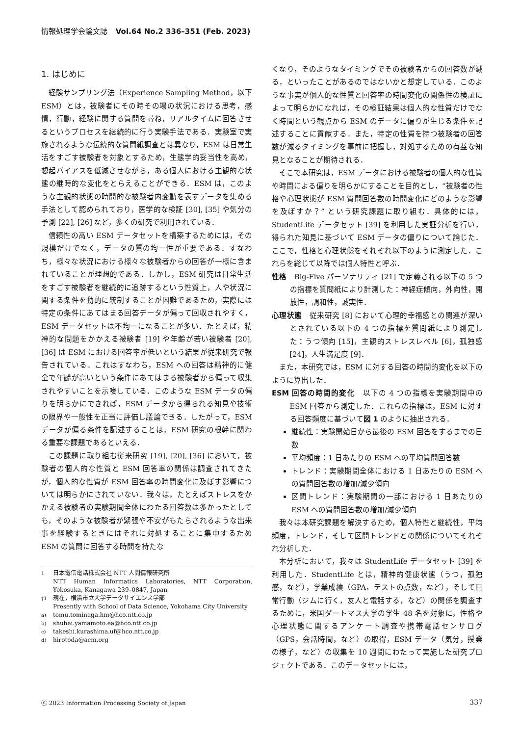情報処理学会論文誌 Vol.64 No.2 336–351 (Feb. 2023)
1. はじめに
経験サンプリング法（Experience Sampling Method，以下 ESM）とは，被験者にその時その場の状況における思考，感情，行動，経験に関する質問を尋ね，リアルタイムに回答させるというプロセスを継続的に行う実験手法である．実験室で実施されるような伝統的な質問紙調査とは異なり，ESM は日常生活をすごす被験者を対象とするため，生態学的妥当性を高め，想起バイアスを低減させながら，ある個人における主観的な状態の継時的な変化をとらえることができる．ESM は，このような主観的状態の時間的な被験者内変動を表すデータを集める手法として認められており，医学的な検証 [30], [35] や気分の予測 [22], [26] など，多くの研究で利用されている．
信頼性の高い ESM データセットを構築するためには，その規模だけでなく，データの質の均一性が重要である．すなわち，様々な状況における様々な被験者からの回答が一様に含まれていることが理想的である．しかし，ESM 研究は日常生活をすごす被験者を継続的に追跡するという性質上，人や状況に関する条件を動的に統制することが困難であるため，実際には特定の条件にあてはまる回答データが偏って回収されやすく，ESM データセットは不均一になることが多い．たとえば，精神的な問題をかかえる被験者 [19] や年齢が若い被験者 [20], [36] は ESM における回答率が低いという結果が従来研究で報告されている．これはすなわち，ESM への回答は精神的に健全で年齢が高いという条件にあてはまる被験者から偏って収集されやすいことを示唆している．このような ESM データの偏りを明らかにできれば，ESM データから得られる知見や技術の限界や一般性を正当に評価し議論できる．したがって，ESM データが偏る条件を記述することは，ESM 研究の根幹に関わる重要な課題であるといえる．
この課題に取り組む従来研究 [19], [20], [36] において，被験者の個人的な性質と ESM 回答率の関係は調査されてきたが，個人的な性質が ESM 回答率の時間変化に及ぼす影響については明らかにされていない．我々は，たとえばストレスをかかえる被験者の実験期間全体にわたる回答数は多かったとしても，そのような被験者が緊張や不安がもたらされるような出来事を経験するときにはそれに対処することに集中するため ESM の質問に回答する時間を持たな
1
日本電信電話株式会社 NTT 人間情報研究所
NTT Human Informatics Laboratories, NTT Corporation, Yokosuka, Kanagawa 239–0847, Japan
†1
現在，横浜市立大学データサイエンス学部
Presently with School of Data Science, Yokohama City University
a)
tomu.tominaga.hm@hco.ntt.co.jp
b)
shuhei.yamamoto.ea@hco.ntt.co.jp
c)
takeshi.kurashima.uf@hco.ntt.co.jp
d)
hirotoda@acm.org
くなり，そのようなタイミングでその被験者からの回答数が減る，といったことがあるのではないかと想定している．このような事実が個人的な性質と回答率の時間変化の関係性の検証によって明らかになれば，その検証結果は個人的な性質だけでなく時間という観点から ESM のデータに偏りが生じる条件を記述することに貢献する．また，特定の性質を持つ被験者の回答数が減るタイミングを事前に把握し，対処するための有益な知見となることが期待される．
そこで本研究は，ESM データにおける被験者の個人的な性質や時間による偏りを明らかにすることを目的とし，“被験者の性格や心理状態が ESM 質問回答数の時間変化にどのような影響を及ぼすか？” という研究課題に取り組む．具体的には，StudentLife データセット [39] を利用した実証分析を行い，得られた知見に基づいて ESM データの偏りについて論じた．ここで，性格と心理状態をそれぞれ以下のように測定した．これらを総じて以降では個人特性と呼ぶ．
性格　Big-Five パーソナリティ [21] で定義される以下の 5 つの指標を質問紙により計測した：神経症傾向，外向性，開放性，調和性，誠実性．
心理状態　従来研究 [8] において心理的幸福感との関連が深いとされている以下の 4 つの指標を質問紙により測定した：うつ傾向 [15]，主観的ストレスレベル [6]，孤独感 [24]，人生満足度 [9]．
また，本研究では，ESM に対する回答の時間的変化を以下のように算出した．
ESM 回答の時間的変化　以下の 4 つの指標を実験期間中の ESM 回答から測定した．これらの指標は，ESM に対する回答頻度に基づいて図 1 のように抽出される．
継続性：実験開始日から最後の ESM 回答をするまでの日数
平均頻度：1 日あたりの ESM への平均質問回答数
トレンド：実験期間全体における 1 日あたりの ESM への質問回答数の増加/減少傾向
区間トレンド：実験期間の一部における 1 日あたりの ESM への質問回答数の増加/減少傾向
我々は本研究課題を解決するため，個人特性と継続性，平均頻度，トレンド，そして区間トレンドとの関係についてそれぞれ分析した．
本分析において，我々は StudentLife データセット [39] を利用した．StudentLife とは，精神的健康状態（うつ，孤独感，など），学業成績（GPA，テストの点数，など），そして日常行動（ジムに行く，友人と電話する，など）の関係を調査するために，米国ダートマス大学の学生 48 名を対象に，性格や心理状態に関するアンケート調査や携帯電話センサログ（GPS，会話時間，など）の取得，ESM データ（気分，授業の様子，など）の収集を 10 週間にわたって実施した研究プロジェクトである．このデータセットには，
ⓒ 2023 Information Processing Society of Japan 337